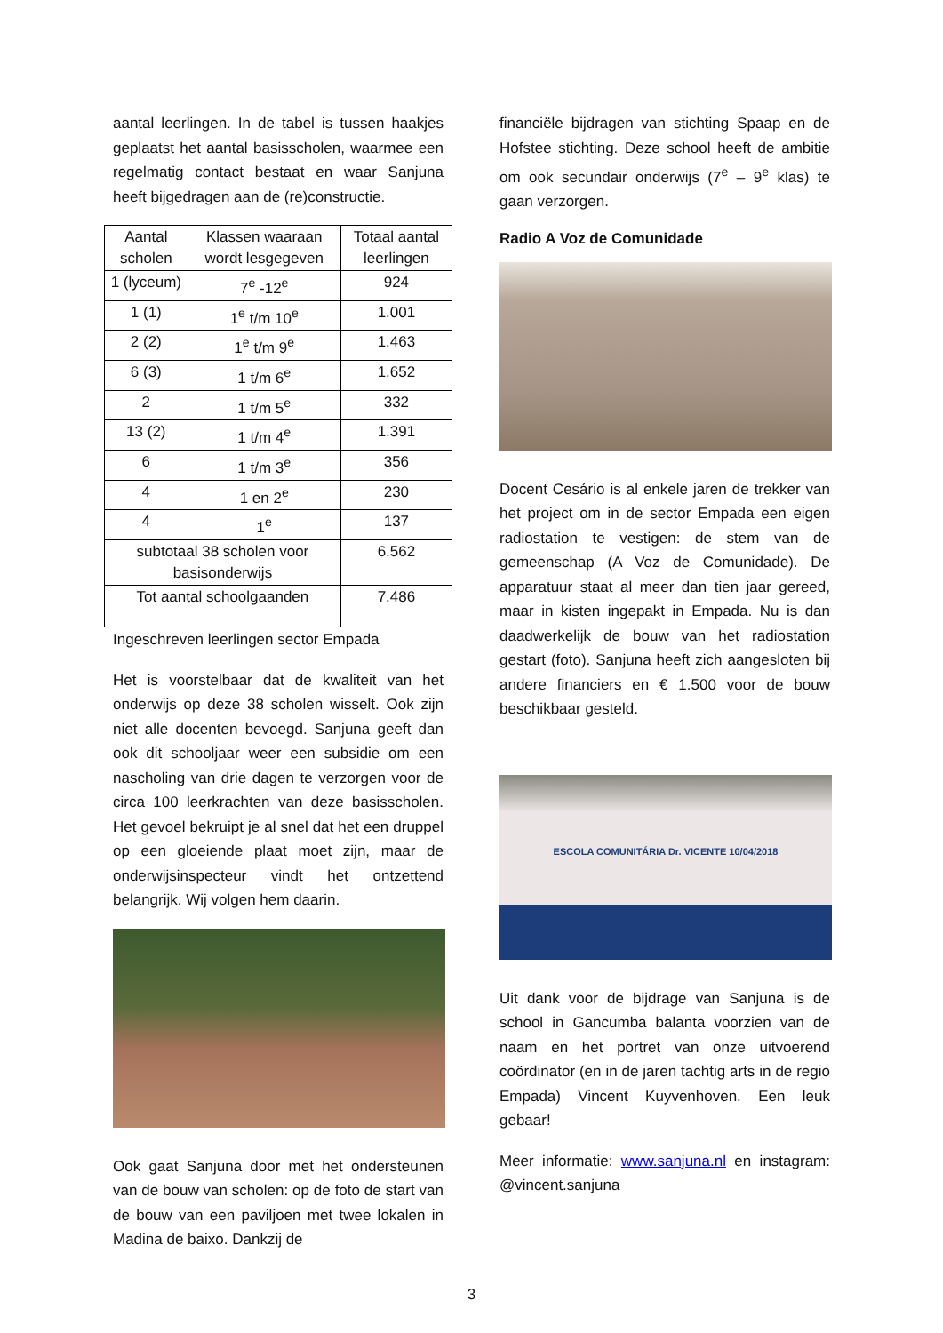aantal leerlingen. In de tabel is tussen haakjes geplaatst het aantal basisscholen, waarmee een regelmatig contact bestaat en waar Sanjuna heeft bijgedragen aan de (re)constructie.
| Aantal scholen | Klassen waaraan wordt lesgegeven | Totaal aantal leerlingen |
| --- | --- | --- |
| 1 (lyceum) | 7<sup>e</sup> -12<sup>e</sup> | 924 |
| 1 (1) | 1<sup>e</sup> t/m 10<sup>e</sup> | 1.001 |
| 2 (2) | 1<sup>e</sup> t/m 9<sup>e</sup> | 1.463 |
| 6 (3) | 1 t/m 6<sup>e</sup> | 1.652 |
| 2 | 1 t/m 5<sup>e</sup> | 332 |
| 13 (2) | 1 t/m 4<sup>e</sup> | 1.391 |
| 6 | 1 t/m 3<sup>e</sup> | 356 |
| 4 | 1 en 2<sup>e</sup> | 230 |
| 4 | 1<sup>e</sup> | 137 |
| subtotaal 38 scholen voor basisonderwijs | | 6.562 |
| Tot aantal schoolgaanden | | 7.486 |
Ingeschreven leerlingen sector Empada
Het is voorstelbaar dat de kwaliteit van het onderwijs op deze 38 scholen wisselt. Ook zijn niet alle docenten bevoegd. Sanjuna geeft dan ook dit schooljaar weer een subsidie om een nascholing van drie dagen te verzorgen voor de circa 100 leerkrachten van deze basisscholen. Het gevoel bekruipt je al snel dat het een druppel op een gloeiende plaat moet zijn, maar de onderwijsinspecteur vindt het ontzettend belangrijk. Wij volgen hem daarin.
Ook gaat Sanjuna door met het ondersteunen van de bouw van scholen: op de foto de start van de bouw van een paviljoen met twee lokalen in Madina de baixo. Dankzij de
financiële bijdragen van stichting Spaap en de Hofstee stichting. Deze school heeft de ambitie om ook secundair onderwijs (7<sup>e</sup> – 9<sup>e</sup> klas) te gaan verzorgen.
Radio A Voz de Comunidade
Docent Cesário is al enkele jaren de trekker van het project om in de sector Empada een eigen radiostation te vestigen: de stem van de gemeenschap (A Voz de Comunidade). De apparatuur staat al meer dan tien jaar gereed, maar in kisten ingepakt in Empada. Nu is dan daadwerkelijk de bouw van het radiostation gestart (foto). Sanjuna heeft zich aangesloten bij andere financiers en € 1.500 voor de bouw beschikbaar gesteld.
ESCOLA COMUNITÁRIA Dr. VICENTE 10/04/2018
Uit dank voor de bijdrage van Sanjuna is de school in Gancumba balanta voorzien van de naam en het portret van onze uitvoerend coördinator (en in de jaren tachtig arts in de regio Empada) Vincent Kuyvenhoven. Een leuk gebaar!
Meer informatie: www.sanjuna.nl en instagram: @vincent.sanjuna
3